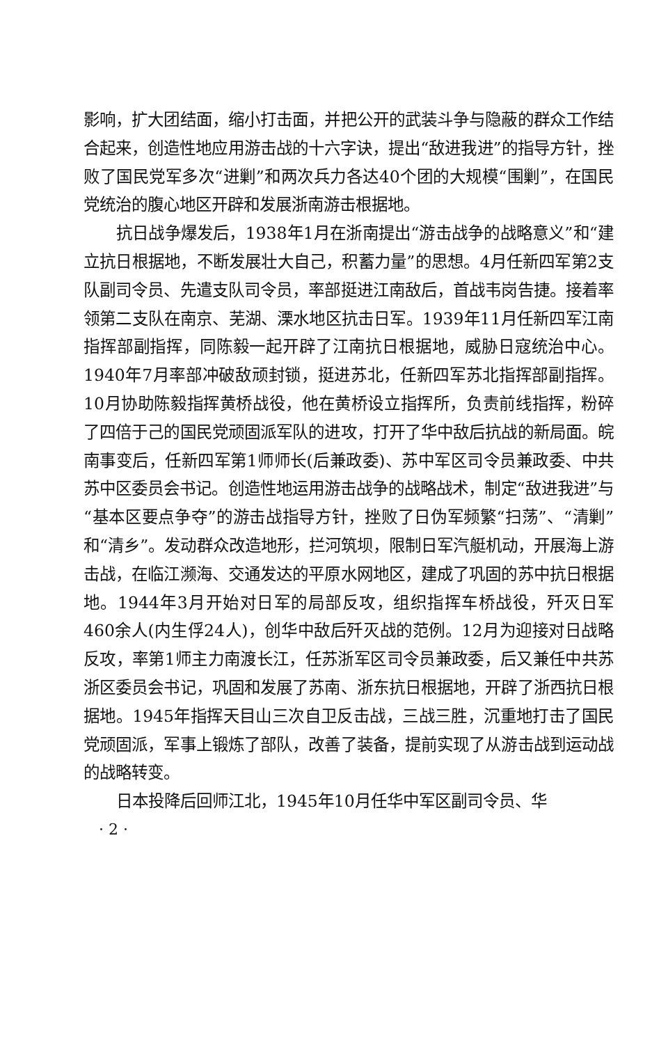影响，扩大团结面，缩小打击面，并把公开的武装斗争与隐蔽的群众工作结合起来，创造性地应用游击战的十六字诀，提出“敌进我进”的指导方针，挫败了国民党军多次“进剿”和两次兵力各达40个团的大规模“围剿”，在国民党统治的腹心地区开辟和发展浙南游击根据地。
抗日战争爆发后，1938年1月在浙南提出“游击战争的战略意义”和“建立抗日根据地，不断发展壮大自己，积蓄力量”的思想。4月任新四军第2支队副司令员、先遣支队司令员，率部挺进江南敌后，首战韦岗告捷。接着率领第二支队在南京、芜湖、溧水地区抗击日军。1939年11月任新四军江南指挥部副指挥，同陈毅一起开辟了江南抗日根据地，威胁日寇统治中心。1940年7月率部冲破敌顽封锁，挺进苏北，任新四军苏北指挥部副指挥。10月协助陈毅指挥黄桥战役，他在黄桥设立指挥所，负责前线指挥，粉碎了四倍于己的国民党顽固派军队的进攻，打开了华中敌后抗战的新局面。皖南事变后，任新四军第1师师长(后兼政委)、苏中军区司令员兼政委、中共苏中区委员会书记。创造性地运用游击战争的战略战术，制定“敌进我进”与“基本区要点争夺”的游击战指导方针，挫败了日伪军频繁“扫荡”、“清剿”和“清乡”。发动群众改造地形，拦河筑坝，限制日军汽艇机动，开展海上游击战，在临江濒海、交通发达的平原水网地区，建成了巩固的苏中抗日根据地。1944年3月开始对日军的局部反攻，组织指挥车桥战役，歼灭日军460余人(内生俘24人)，创华中敌后歼灭战的范例。12月为迎接对日战略反攻，率第1师主力南渡长江，任苏浙军区司令员兼政委，后又兼任中共苏浙区委员会书记，巩固和发展了苏南、浙东抗日根据地，开辟了浙西抗日根据地。1945年指挥天目山三次自卫反击战，三战三胜，沉重地打击了国民党顽固派，军事上锻炼了部队，改善了装备，提前实现了从游击战到运动战的战略转变。
日本投降后回师江北，1945年10月任华中军区副司令员、华
· 2 ·